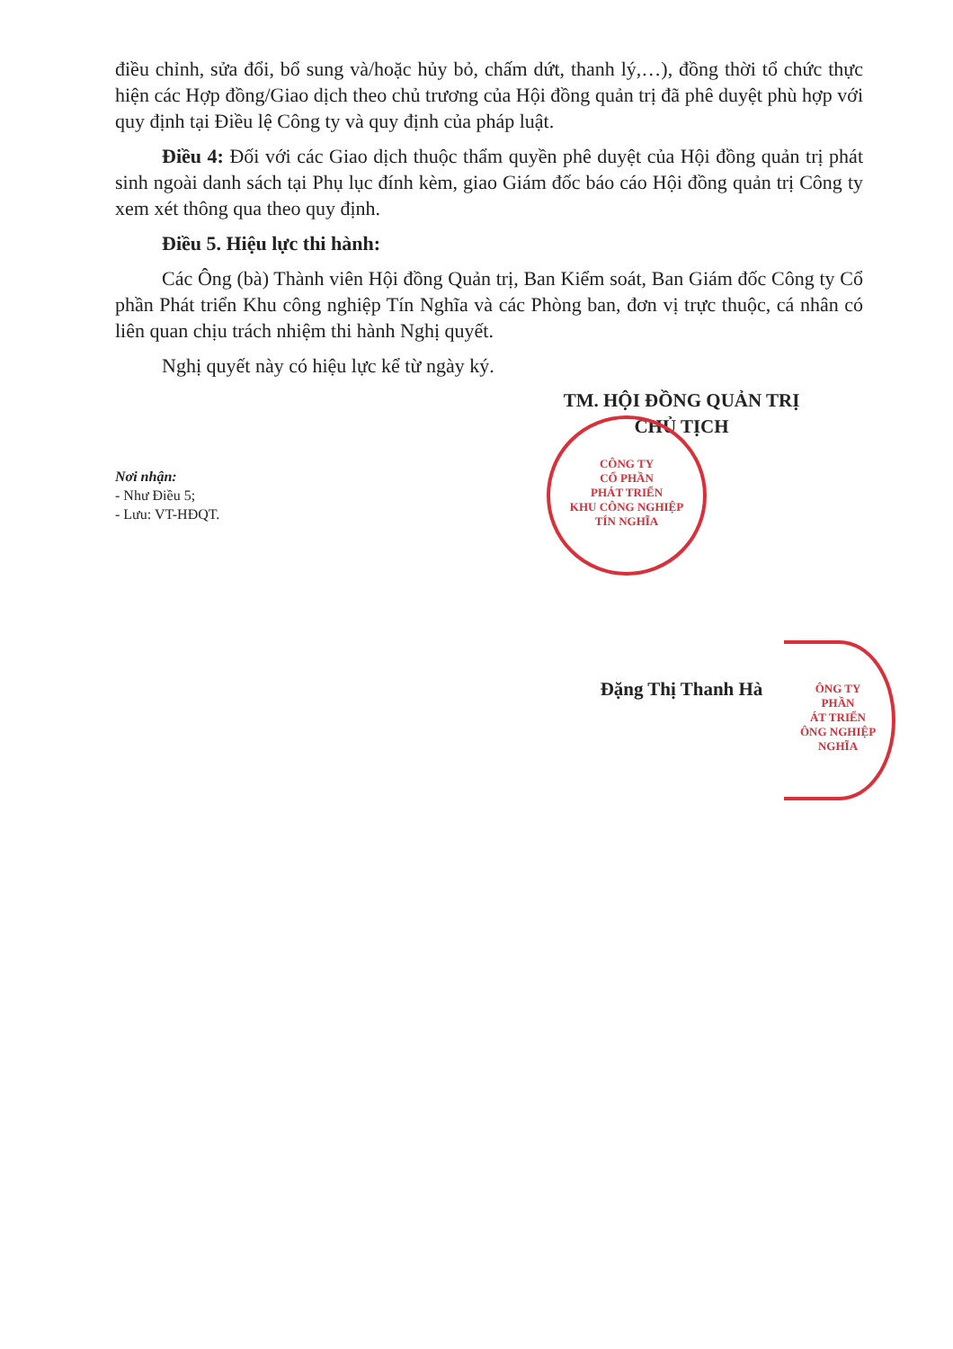điều chỉnh, sửa đổi, bổ sung và/hoặc hủy bỏ, chấm dứt, thanh lý,…), đồng thời tổ chức thực hiện các Hợp đồng/Giao dịch theo chủ trương của Hội đồng quản trị đã phê duyệt phù hợp với quy định tại Điều lệ Công ty và quy định của pháp luật.
Điều 4: Đối với các Giao dịch thuộc thẩm quyền phê duyệt của Hội đồng quản trị phát sinh ngoài danh sách tại Phụ lục đính kèm, giao Giám đốc báo cáo Hội đồng quản trị Công ty xem xét thông qua theo quy định.
Điều 5. Hiệu lực thi hành:
Các Ông (bà) Thành viên Hội đồng Quản trị, Ban Kiểm soát, Ban Giám đốc Công ty Cổ phần Phát triển Khu công nghiệp Tín Nghĩa và các Phòng ban, đơn vị trực thuộc, cá nhân có liên quan chịu trách nhiệm thi hành Nghị quyết.
Nghị quyết này có hiệu lực kể từ ngày ký.
TM. HỘI ĐỒNG QUẢN TRỊ
CHỦ TỊCH
Nơi nhận:
- Như Điều 5;
- Lưu: VT-HĐQT.
Đặng Thị Thanh Hà
CÔNG TY
CỔ PHẦN
PHÁT TRIỂN
KHU CÔNG NGHIỆP
TÍN NGHĨA
ÔNG TY
PHẦN
ÁT TRIỂN
ÔNG NGHIỆP
NGHĨA